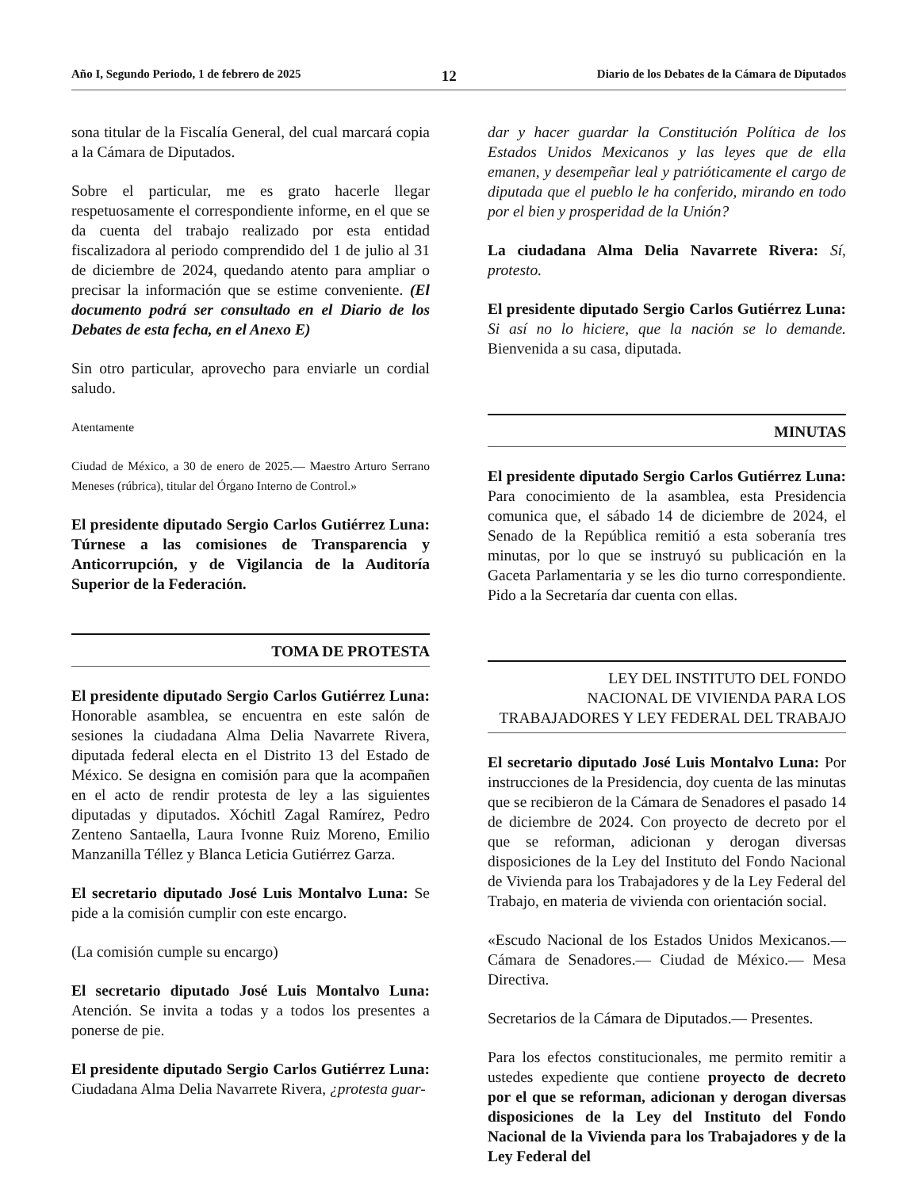Año I, Segundo Periodo, 1 de febrero de 2025 12 Diario de los Debates de la Cámara de Diputados
sona titular de la Fiscalía General, del cual marcará copia a la Cámara de Diputados.
Sobre el particular, me es grato hacerle llegar respetuosamente el correspondiente informe, en el que se da cuenta del trabajo realizado por esta entidad fiscalizadora al periodo comprendido del 1 de julio al 31 de diciembre de 2024, quedando atento para ampliar o precisar la información que se estime conveniente. (El documento podrá ser consultado en el Diario de los Debates de esta fecha, en el Anexo E)
Sin otro particular, aprovecho para enviarle un cordial saludo.
Atentamente
Ciudad de México, a 30 de enero de 2025.— Maestro Arturo Serrano Meneses (rúbrica), titular del Órgano Interno de Control.»
El presidente diputado Sergio Carlos Gutiérrez Luna: Túrnese a las comisiones de Transparencia y Anticorrupción, y de Vigilancia de la Auditoría Superior de la Federación.
TOMA DE PROTESTA
El presidente diputado Sergio Carlos Gutiérrez Luna: Honorable asamblea, se encuentra en este salón de sesiones la ciudadana Alma Delia Navarrete Rivera, diputada federal electa en el Distrito 13 del Estado de México. Se designa en comisión para que la acompañen en el acto de rendir protesta de ley a las siguientes diputadas y diputados. Xóchitl Zagal Ramírez, Pedro Zenteno Santaella, Laura Ivonne Ruiz Moreno, Emilio Manzanilla Téllez y Blanca Leticia Gutiérrez Garza.
El secretario diputado José Luis Montalvo Luna: Se pide a la comisión cumplir con este encargo.
(La comisión cumple su encargo)
El secretario diputado José Luis Montalvo Luna: Atención. Se invita a todas y a todos los presentes a ponerse de pie.
El presidente diputado Sergio Carlos Gutiérrez Luna: Ciudadana Alma Delia Navarrete Rivera, ¿protesta guar-
dar y hacer guardar la Constitución Política de los Estados Unidos Mexicanos y las leyes que de ella emanen, y desempeñar leal y patrióticamente el cargo de diputada que el pueblo le ha conferido, mirando en todo por el bien y prosperidad de la Unión?
La ciudadana Alma Delia Navarrete Rivera: Sí, protesto.
El presidente diputado Sergio Carlos Gutiérrez Luna: Si así no lo hiciere, que la nación se lo demande. Bienvenida a su casa, diputada.
MINUTAS
El presidente diputado Sergio Carlos Gutiérrez Luna: Para conocimiento de la asamblea, esta Presidencia comunica que, el sábado 14 de diciembre de 2024, el Senado de la República remitió a esta soberanía tres minutas, por lo que se instruyó su publicación en la Gaceta Parlamentaria y se les dio turno correspondiente. Pido a la Secretaría dar cuenta con ellas.
LEY DEL INSTITUTO DEL FONDO
NACIONAL DE VIVIENDA PARA LOS
TRABAJADORES Y LEY FEDERAL DEL TRABAJO
El secretario diputado José Luis Montalvo Luna: Por instrucciones de la Presidencia, doy cuenta de las minutas que se recibieron de la Cámara de Senadores el pasado 14 de diciembre de 2024. Con proyecto de decreto por el que se reforman, adicionan y derogan diversas disposiciones de la Ley del Instituto del Fondo Nacional de Vivienda para los Trabajadores y de la Ley Federal del Trabajo, en materia de vivienda con orientación social.
«Escudo Nacional de los Estados Unidos Mexicanos.— Cámara de Senadores.— Ciudad de México.— Mesa Directiva.
Secretarios de la Cámara de Diputados.— Presentes.
Para los efectos constitucionales, me permito remitir a ustedes expediente que contiene proyecto de decreto por el que se reforman, adicionan y derogan diversas disposiciones de la Ley del Instituto del Fondo Nacional de la Vivienda para los Trabajadores y de la Ley Federal del